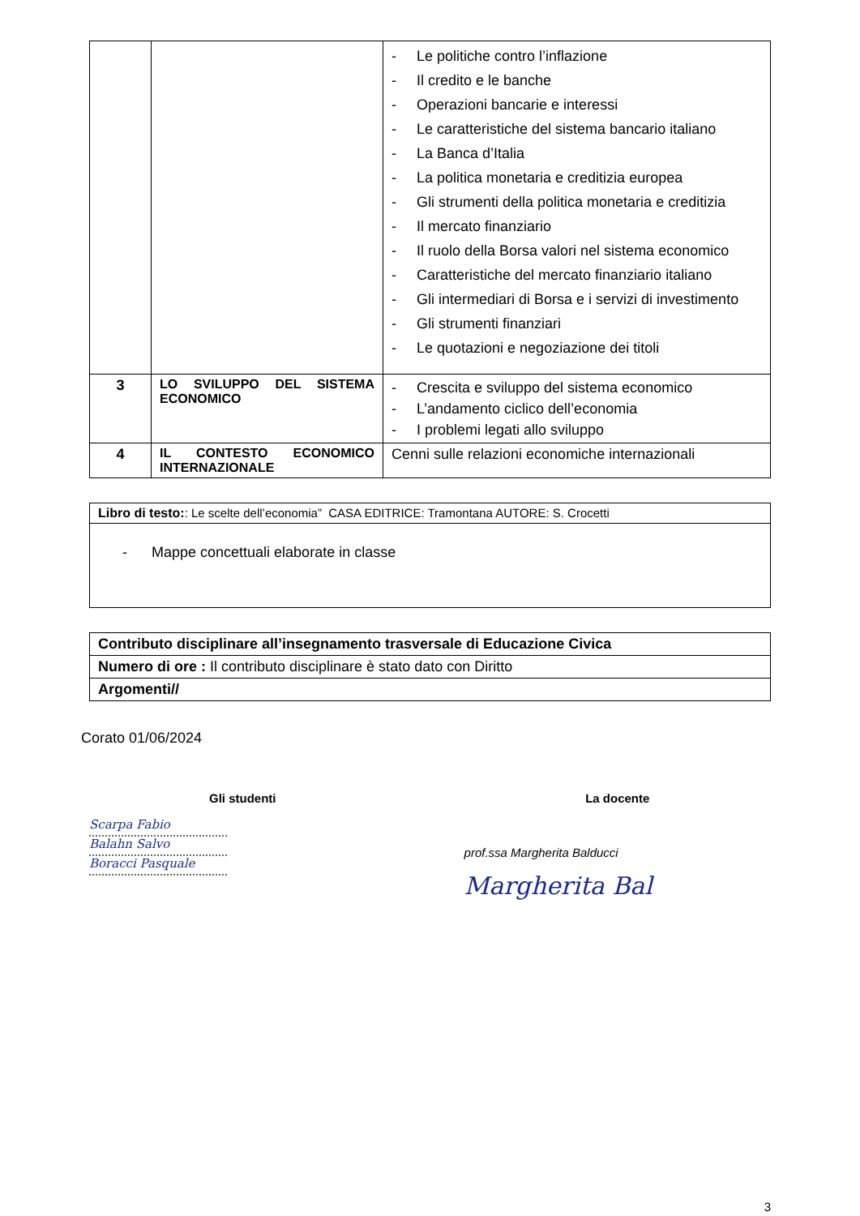| | | - Le politiche contro l’inflazione - Il credito e le banche - Operazioni bancarie e interessi - Le caratteristiche del sistema bancario italiano - La Banca d’Italia - La politica monetaria e creditizia europea - Gli strumenti della politica monetaria e creditizia - Il mercato finanziario - Il ruolo della Borsa valori nel sistema economico - Caratteristiche del mercato finanziario italiano - Gli intermediari di Borsa e i servizi di investimento - Gli strumenti finanziari - Le quotazioni e negoziazione dei titoli |
| 3 | LO SVILUPPO DEL SISTEMA ECONOMICO | - Crescita e sviluppo del sistema economico - L’andamento ciclico dell’economia - I problemi legati allo sviluppo |
| 4 | IL CONTESTO ECONOMICO INTERNAZIONALE | Cenni sulle relazioni economiche internazionali |
| Libro di testo: : Le scelte dell’economia” CASA EDITRICE: Tramontana AUTORE: S. Crocetti |
| - Mappe concettuali elaborate in classe |
| Contributo disciplinare all’insegnamento trasversale di Educazione Civica |
| Numero di ore : Il contributo disciplinare è stato dato con Diritto |
| Argomenti// |
Corato 01/06/2024
Gli studenti
Scarpa Fabio
Balahn Salvo
Boracci Pasquale
La docente
prof.ssa Margherita Balducci
Margherita Bal
3